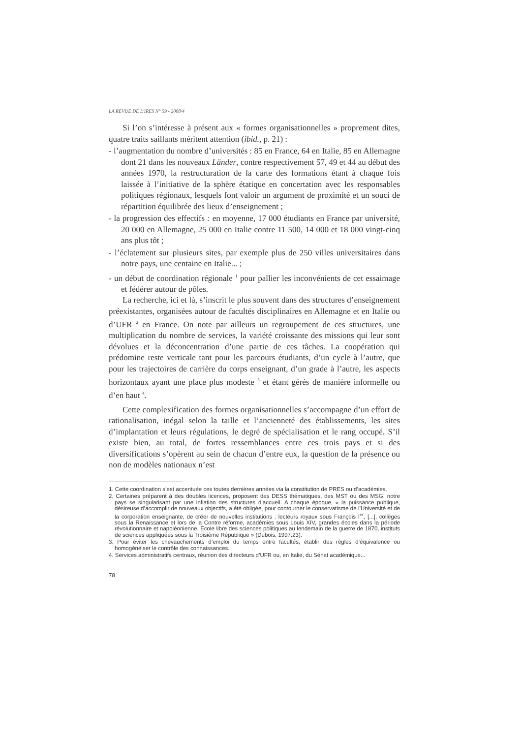LA REVUE DE L'IRES N° 59 - 2008/4
Si l’on s’intéresse à présent aux « formes organisationnelles » proprement dites, quatre traits saillants méritent attention (ibid., p. 21) :
- l’augmentation du nombre d’universités : 85 en France, 64 en Italie, 85 en Allemagne dont 21 dans les nouveaux Länder, contre respectivement 57, 49 et 44 au début des années 1970, la restructuration de la carte des formations étant à chaque fois laissée à l’initiative de la sphère étatique en concertation avec les responsables politiques régionaux, lesquels font valoir un argument de proximité et un souci de répartition équilibrée des lieux d’enseignement ;
- la progression des effectifs : en moyenne, 17 000 étudiants en France par université, 20 000 en Allemagne, 25 000 en Italie contre 11 500, 14 000 et 18 000 vingt-cinq ans plus tôt ;
- l’éclatement sur plusieurs sites, par exemple plus de 250 villes universitaires dans notre pays, une centaine en Italie... ;
- un début de coordination régionale <sup>1</sup> pour pallier les inconvénients de cet essaimage et fédérer autour de pôles.
La recherche, ici et là, s’inscrit le plus souvent dans des structures d’enseignement préexistantes, organisées autour de facultés disciplinaires en Allemagne et en Italie ou d’UFR <sup>2</sup> en France. On note par ailleurs un regroupement de ces structures, une multiplication du nombre de services, la variété croissante des missions qui leur sont dévolues et la déconcentration d’une partie de ces tâches. La coopération qui prédomine reste verticale tant pour les parcours étudiants, d’un cycle à l’autre, que pour les trajectoires de carrière du corps enseignant, d’un grade à l’autre, les aspects horizontaux ayant une place plus modeste <sup>3</sup> et étant gérés de manière informelle ou d’en haut <sup>4</sup>.
Cette complexification des formes organisationnelles s’accompagne d’un effort de rationalisation, inégal selon la taille et l’ancienneté des établissements, les sites d’implantation et leurs régulations, le degré de spécialisation et le rang occupé. S’il existe bien, au total, de fortes ressemblances entre ces trois pays et si des diversifications s’opèrent au sein de chacun d’entre eux, la question de la présence ou non de modèles nationaux n’est
1. Cette coordination s’est accentuée ces toutes dernières années via la constitution de PRES ou d’académies.
2. Certaines préparent à des doubles licences, proposent des DESS thématiques, des MST ou des MSG, notre pays se singularisant par une inflation des structures d’accueil. A chaque époque, « la puissance publique, désireuse d’accomplir de nouveaux objectifs, a été obligée, pour contourner le conservatisme de l’Université et de la corporation enseignante, de créer de nouvelles institutions : lecteurs royaux sous François I<sup>er</sup>, [...], collèges sous la Renaissance et lors de la Contre réforme, académies sous Louis XIV, grandes écoles dans la période révolutionnaire et napoléonienne, Ecole libre des sciences politiques au lendemain de la guerre de 1870, instituts de sciences appliquées sous la Troisième République » (Dubois, 1997:23).
3. Pour éviter les chevauchements d’emploi du temps entre facultés, établir des règles d’équivalence ou homogénéiser le contrôle des connaissances.
4. Services administratifs centraux, réunion des directeurs d’UFR ou, en Italie, du Sénat académique...
78